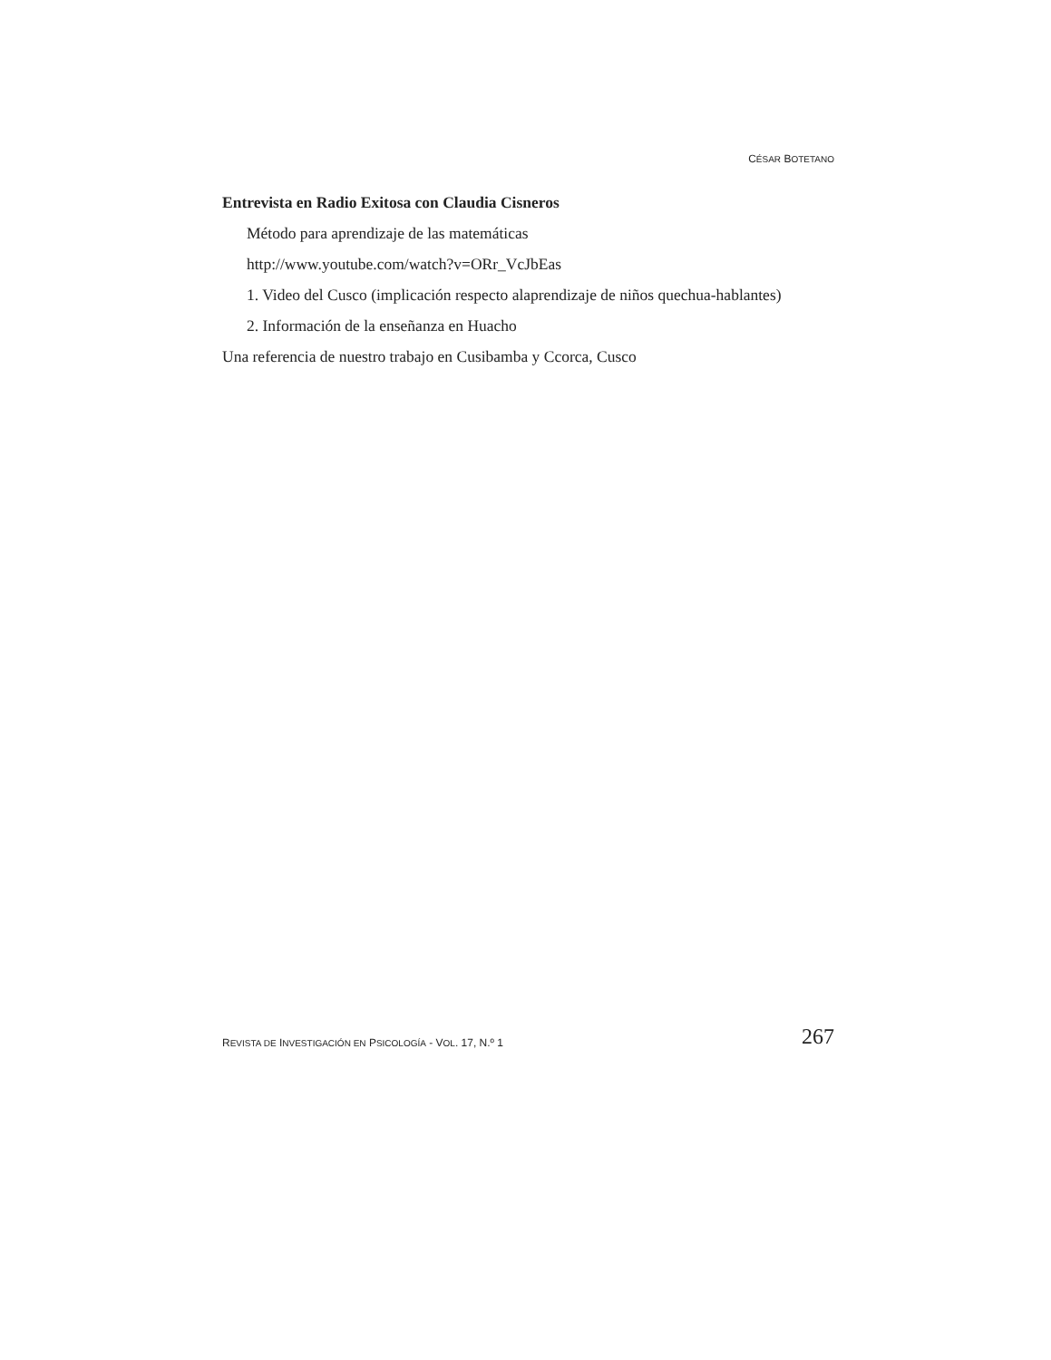CÉSAR BOTETANO
Entrevista en Radio Exitosa con Claudia Cisneros
Método para aprendizaje de las matemáticas
http://www.youtube.com/watch?v=ORr_VcJbEas
1. Video del Cusco (implicación respecto alaprendizaje de niños quechua-hablantes)
2. Información de la enseñanza en Huacho
Una referencia de nuestro trabajo en Cusibamba y Ccorca, Cusco
REVISTA DE INVESTIGACIÓN EN PSICOLOGÍA - VOL. 17, N.º 1 267